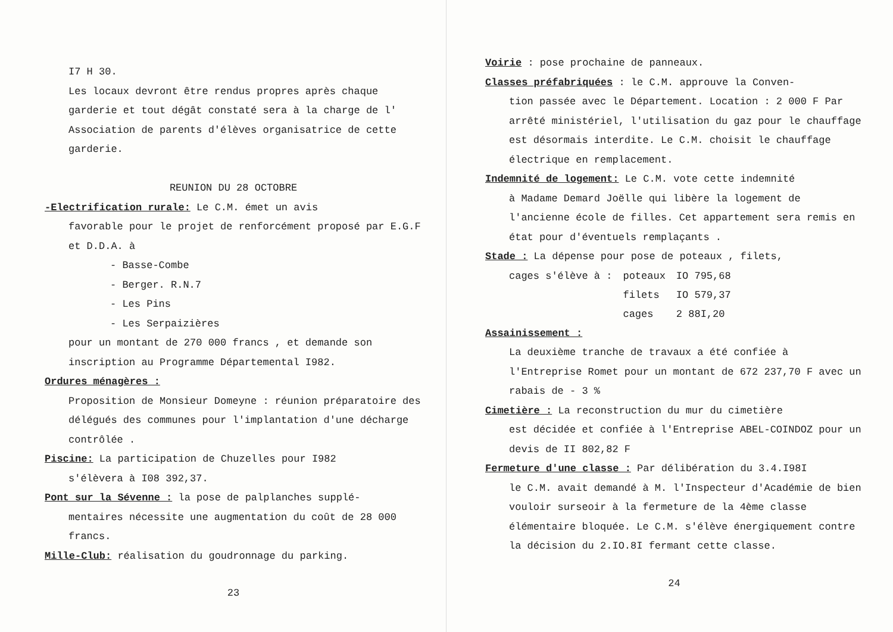I7 H 30.
Les locaux devront être rendus propres après chaque garderie et tout dégât constaté sera à la charge de l' Association de parents d'élèves organisatrice de cette garderie.
REUNION DU 28 OCTOBRE
-Electrification rurale: Le C.M. émet un avis
favorable pour le projet de renforcément proposé par E.G.F et D.D.A. à
- Basse-Combe
- Berger. R.N.7
- Les Pins
- Les Serpaizières
pour un montant de 270 000 francs , et demande son inscription au Programme Départemental I982.
Ordures ménagères :
Proposition de Monsieur Domeyne : réunion préparatoire des délégués des communes pour l'implantation d'une décharge contrôlée .
Piscine: La participation de Chuzelles pour I982
s'élèvera à I08 392,37.
Pont sur la Sévenne : la pose de palplanches supplé-
mentaires nécessite une augmentation du coût de 28 000 francs.
Mille-Club: réalisation du goudronnage du parking.
23
Voirie : pose prochaine de panneaux.
Classes préfabriquées : le C.M. approuve la Conven-
tion passée avec le Département. Location : 2 000 F Par arrêté ministériel, l'utilisation du gaz pour le chauffage est désormais interdite. Le C.M. choisit le chauffage électrique en remplacement.
Indemnité de logement: Le C.M. vote cette indemnité
à Madame Demard Joëlle qui libère la logement de l'ancienne école de filles. Cet appartement sera remis en état pour d'éventuels remplaçants .
Stade : La dépense pour pose de poteaux , filets,
| cages s'élève à : | poteaux | IO 795,68 |
| | filets | IO 579,37 |
| | cages | 2 88I,20 |
Assainissement :
La deuxième tranche de travaux a été confiée à l'Entreprise Romet pour un montant de 672 237,70 F avec un rabais de - 3 %
Cimetière : La reconstruction du mur du cimetière
est décidée et confiée à l'Entreprise ABEL-COINDOZ pour un devis de II 802,82 F
Fermeture d'une classe : Par délibération du 3.4.I98I
le C.M. avait demandé à M. l'Inspecteur d'Académie de bien vouloir surseoir à la fermeture de la 4ème classe élémentaire bloquée. Le C.M. s'élève énergiquement contre la décision du 2.IO.8I fermant cette classe.
24